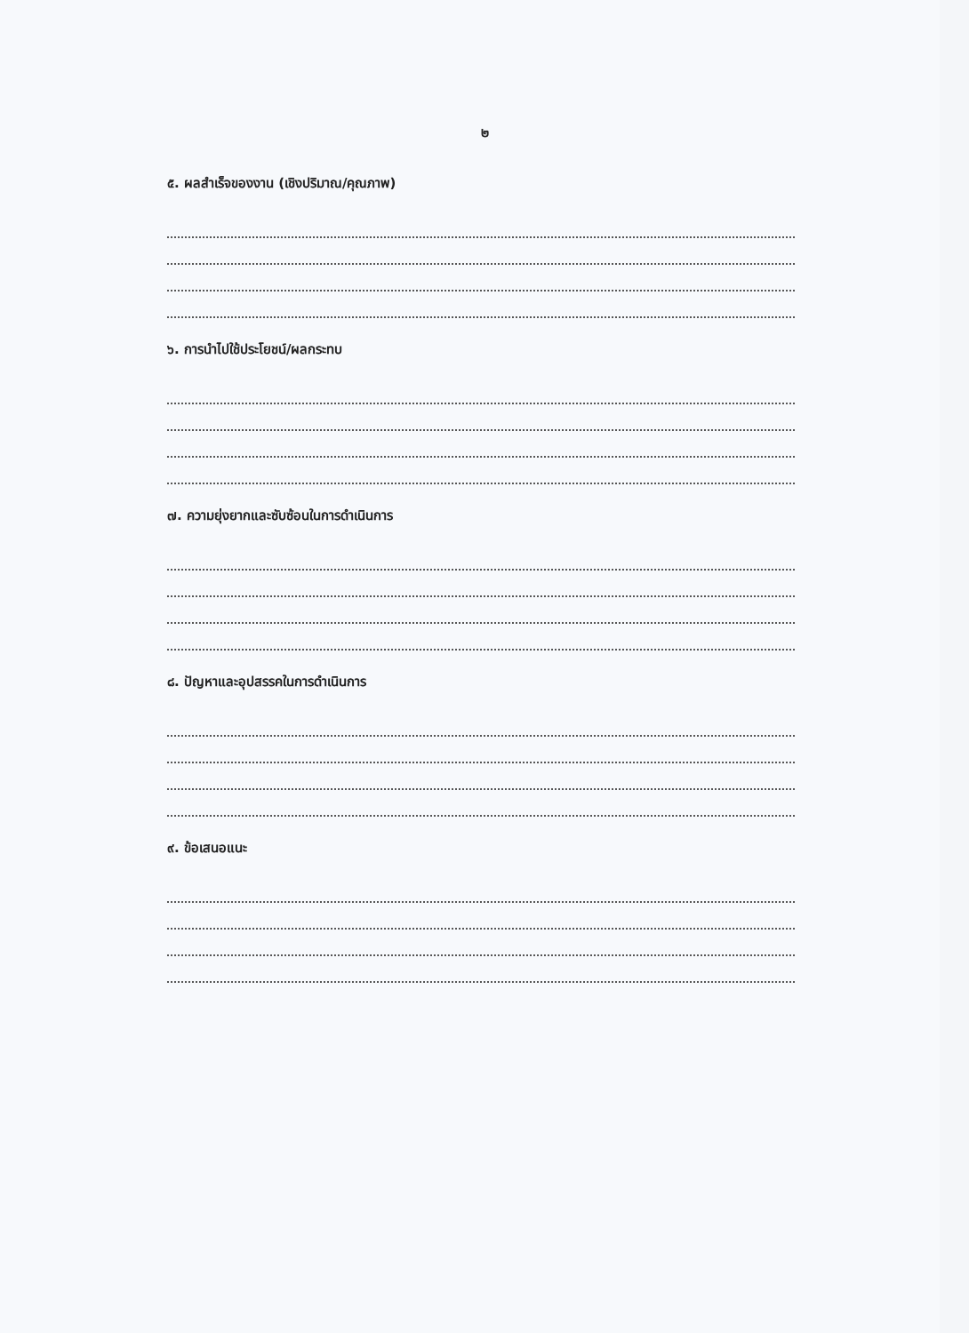๒
๕. ผลสำเร็จของงาน (เชิงปริมาณ/คุณภาพ)
๖. การนำไปใช้ประโยชน์/ผลกระทบ
๗. ความยุ่งยากและซับซ้อนในการดำเนินการ
๘. ปัญหาและอุปสรรคในการดำเนินการ
๙. ข้อเสนอแนะ